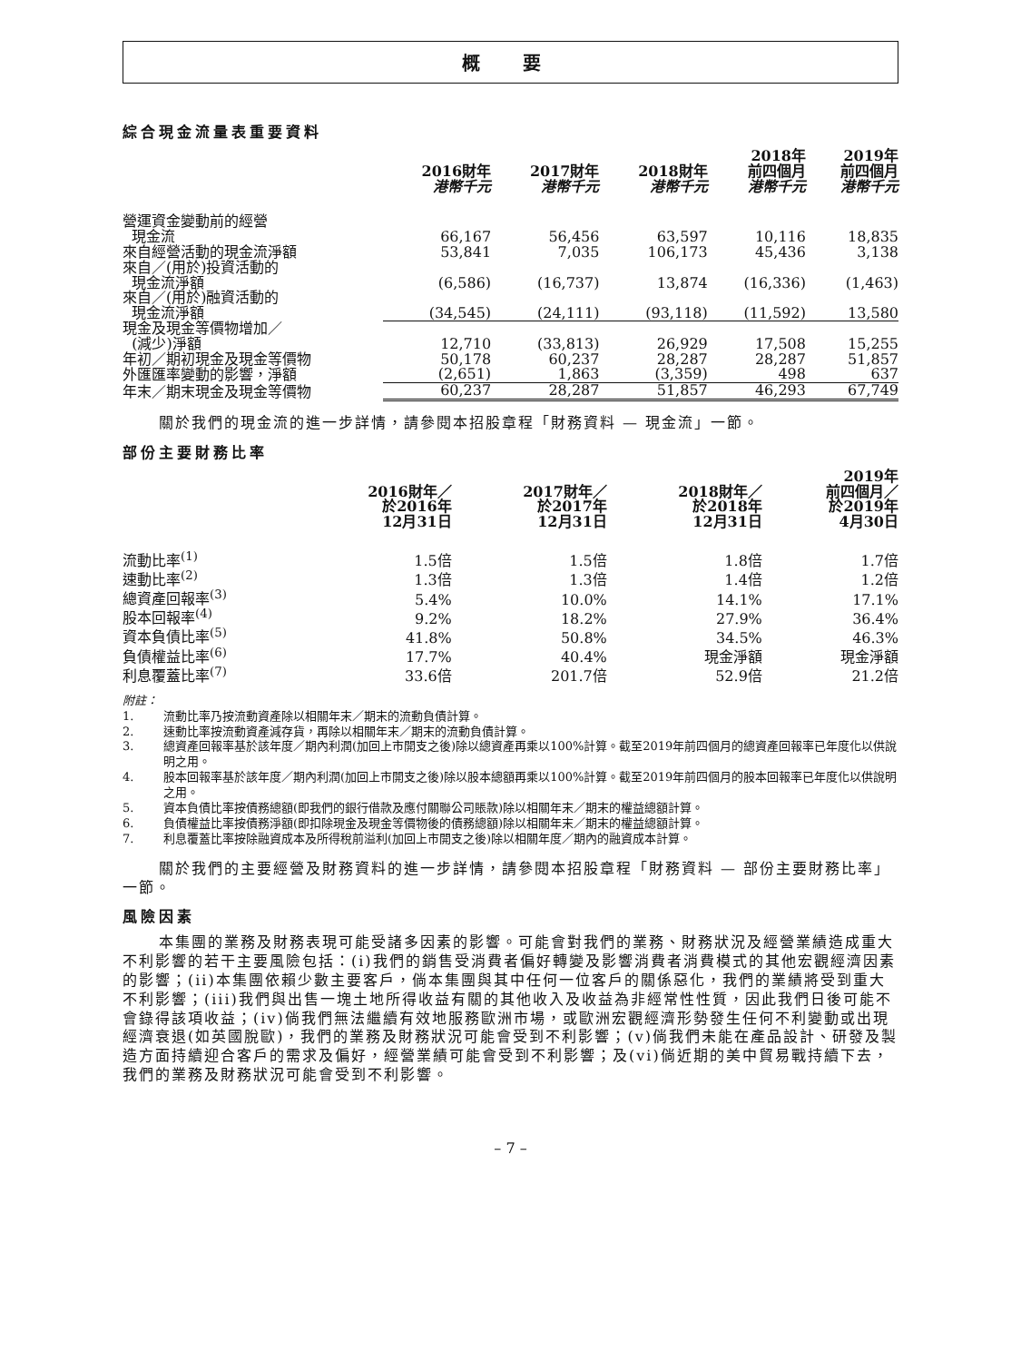概 要
綜合現金流量表重要資料
| | 2016財年 港幣千元 | 2017財年 港幣千元 | 2018財年 港幣千元 | 2018年 前四個月 港幣千元 | 2019年 前四個月 港幣千元 |
| --- | --- | --- | --- | --- | --- |
| 營運資金變動前的經營 現金流 | 66,167 | 56,456 | 63,597 | 10,116 | 18,835 |
| 來自經營活動的現金流淨額 | 53,841 | 7,035 | 106,173 | 45,436 | 3,138 |
| 來自／(用於)投資活動的 現金流淨額 | (6,586) | (16,737) | 13,874 | (16,336) | (1,463) |
| 來自／(用於)融資活動的 現金流淨額 | (34,545) | (24,111) | (93,118) | (11,592) | 13,580 |
| 現金及現金等價物增加／ (減少)淨額 | 12,710 | (33,813) | 26,929 | 17,508 | 15,255 |
| 年初／期初現金及現金等價物 | 50,178 | 60,237 | 28,287 | 28,287 | 51,857 |
| 外匯匯率變動的影響，淨額 | (2,651) | 1,863 | (3,359) | 498 | 637 |
| 年末／期末現金及現金等價物 | 60,237 | 28,287 | 51,857 | 46,293 | 67,749 |
關於我們的現金流的進一步詳情，請參閱本招股章程「財務資料 — 現金流」一節。
部份主要財務比率
| | 2016財年／ 於2016年 12月31日 | 2017財年／ 於2017年 12月31日 | 2018財年／ 於2018年 12月31日 | 2019年 前四個月／ 於2019年 4月30日 |
| --- | --- | --- | --- | --- |
| 流動比率<sup>(1)</sup> | 1.5倍 | 1.5倍 | 1.8倍 | 1.7倍 |
| 速動比率<sup>(2)</sup> | 1.3倍 | 1.3倍 | 1.4倍 | 1.2倍 |
| 總資產回報率<sup>(3)</sup> | 5.4% | 10.0% | 14.1% | 17.1% |
| 股本回報率<sup>(4)</sup> | 9.2% | 18.2% | 27.9% | 36.4% |
| 資本負債比率<sup>(5)</sup> | 41.8% | 50.8% | 34.5% | 46.3% |
| 負債權益比率<sup>(6)</sup> | 17.7% | 40.4% | 現金淨額 | 現金淨額 |
| 利息覆蓋比率<sup>(7)</sup> | 33.6倍 | 201.7倍 | 52.9倍 | 21.2倍 |
附註：
1. 流動比率乃按流動資產除以相關年末／期末的流動負債計算。
2. 速動比率按流動資產減存貨，再除以相關年末／期末的流動負債計算。
3. 總資產回報率基於該年度／期內利潤(加回上市開支之後)除以總資產再乘以100%計算。截至2019年前四個月的總資產回報率已年度化以供說明之用。
4. 股本回報率基於該年度／期內利潤(加回上市開支之後)除以股本總額再乘以100%計算。截至2019年前四個月的股本回報率已年度化以供說明之用。
5. 資本負債比率按債務總額(即我們的銀行借款及應付關聯公司賬款)除以相關年末／期末的權益總額計算。
6. 負債權益比率按債務淨額(即扣除現金及現金等價物後的債務總額)除以相關年末／期末的權益總額計算。
7. 利息覆蓋比率按除融資成本及所得稅前溢利(加回上市開支之後)除以相關年度／期內的融資成本計算。
關於我們的主要經營及財務資料的進一步詳情，請參閱本招股章程「財務資料 — 部份主要財務比率」一節。
風險因素
本集團的業務及財務表現可能受諸多因素的影響。可能會對我們的業務、財務狀況及經營業績造成重大不利影響的若干主要風險包括：(i)我們的銷售受消費者偏好轉變及影響消費者消費模式的其他宏觀經濟因素的影響；(ii)本集團依賴少數主要客戶，倘本集團與其中任何一位客戶的關係惡化，我們的業績將受到重大不利影響；(iii)我們與出售一塊土地所得收益有關的其他收入及收益為非經常性性質，因此我們日後可能不會錄得該項收益；(iv)倘我們無法繼續有效地服務歐洲市場，或歐洲宏觀經濟形勢發生任何不利變動或出現經濟衰退(如英國脫歐)，我們的業務及財務狀況可能會受到不利影響；(v)倘我們未能在產品設計、研發及製造方面持續迎合客戶的需求及偏好，經營業績可能會受到不利影響；及(vi)倘近期的美中貿易戰持續下去，我們的業務及財務狀況可能會受到不利影響。
– 7 –